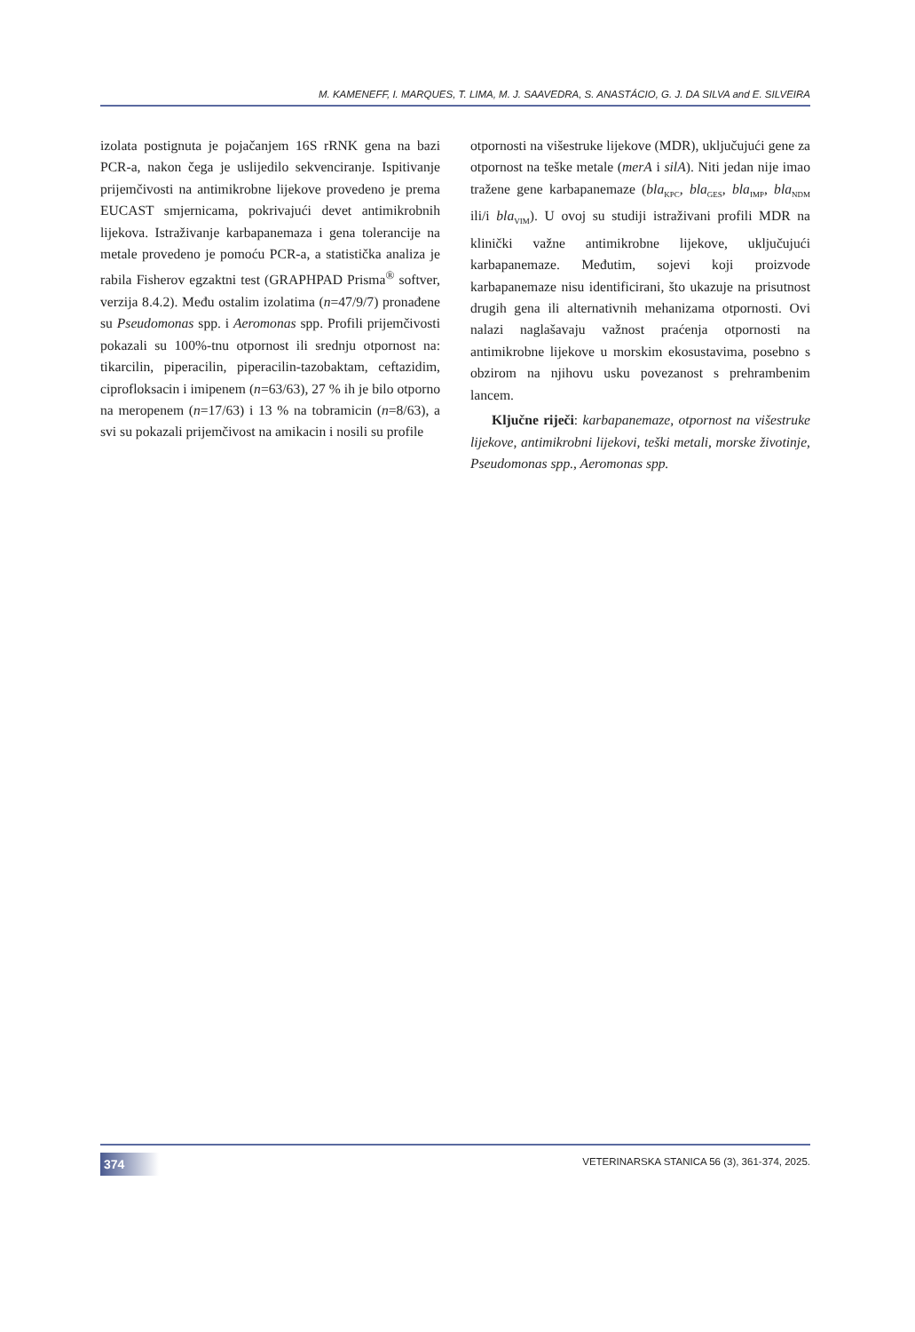M. KAMENEFF, I. MARQUES, T. LIMA, M. J. SAAVEDRA, S. ANASTÁCIO, G. J. DA SILVA and E. SILVEIRA
izolata postignuta je pojačanjem 16S rRNK gena na bazi PCR-a, nakon čega je uslijedilo sekvenciranje. Ispitivanje prijemčivosti na antimikrobne lijekove provedeno je prema EUCAST smjernicama, pokrivajući devet antimikrobnih lijekova. Istraživanje karbapanemaza i gena tolerancije na metale provedeno je pomoću PCR-a, a statistička analiza je rabila Fisherov egzaktni test (GRAPHPAD Prisma<sup>®</sup> softver, verzija 8.4.2). Među ostalim izolatima (n=47/9/7) pronađene su Pseudomonas spp. i Aeromonas spp. Profili prijemčivosti pokazali su 100%-tnu otpornost ili srednju otpornost na: tikarcilin, piperacilin, piperacilin-tazobaktam, ceftazidim, ciprofloksacin i imipenem (n=63/63), 27 % ih je bilo otporno na meropenem (n=17/63) i 13 % na tobramicin (n=8/63), a svi su pokazali prijemčivost na amikacin i nosili su profile
otpornosti na višestruke lijekove (MDR), uključujući gene za otpornost na teške metale (merA i silA). Niti jedan nije imao tražene gene karbapanemaze (bla<sub>KPC</sub>, bla<sub>GES</sub>, bla<sub>IMP</sub>, bla<sub>NDM</sub> ili/i bla<sub>VIM</sub>). U ovoj su studiji istraživani profili MDR na klinički važne antimikrobne lijekove, uključujući karbapanemaze. Međutim, sojevi koji proizvode karbapanemaze nisu identificirani, što ukazuje na prisutnost drugih gena ili alternativnih mehanizama otpornosti. Ovi nalazi naglašavaju važnost praćenja otpornosti na antimikrobne lijekove u morskim ekosustavima, posebno s obzirom na njihovu usku povezanost s prehrambenim lancem.
Ključne riječi: karbapanemaze, otpornost na višestruke lijekove, antimikrobni lijekovi, teški metali, morske životinje, Pseudomonas spp., Aeromonas spp.
374
VETERINARSKA STANICA 56 (3), 361-374, 2025.